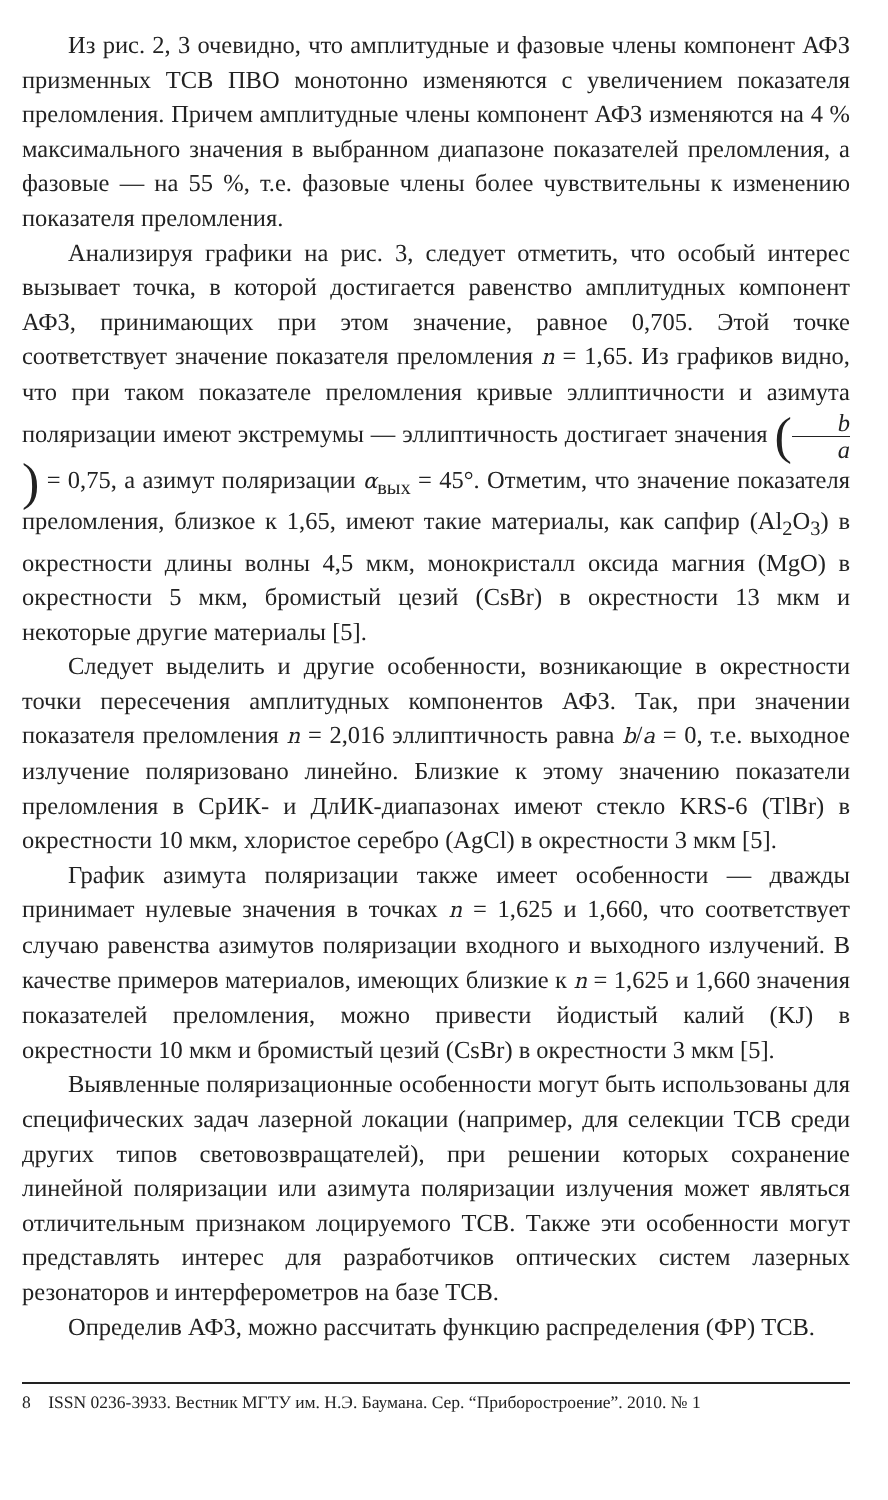Из рис. 2, 3 очевидно, что амплитудные и фазовые члены компонент АФЗ призменных ТСВ ПВО монотонно изменяются с увеличением показателя преломления. Причем амплитудные члены компонент АФЗ изменяются на 4 % максимального значения в выбранном диапазоне показателей преломления, а фазовые — на 55 %, т.е. фазовые члены более чувствительны к изменению показателя преломления.
Анализируя графики на рис. 3, следует отметить, что особый интерес вызывает точка, в которой достигается равенство амплитудных компонент АФЗ, принимающих при этом значение, равное 0,705. Этой точке соответствует значение показателя преломления n = 1,65. Из графиков видно, что при таком показателе преломления кривые эллиптичности и азимута поляризации имеют экстремумы — эллиптичность достигает значения (b a) = 0,75, а азимут поляризации α<sub>вых</sub> = 45°. Отметим, что значение показателя преломления, близкое к 1,65, имеют такие материалы, как сапфир (Al<sub>2</sub>O<sub>3</sub>) в окрестности длины волны 4,5 мкм, монокристалл оксида магния (MgO) в окрестности 5 мкм, бромистый цезий (CsBr) в окрестности 13 мкм и некоторые другие материалы [5].
Следует выделить и другие особенности, возникающие в окрестности точки пересечения амплитудных компонентов АФЗ. Так, при значении показателя преломления n = 2,016 эллиптичность равна b/a = 0, т.е. выходное излучение поляризовано линейно. Близкие к этому значению показатели преломления в СрИК- и ДлИК-диапазонах имеют стекло KRS-6 (TlBr) в окрестности 10 мкм, хлористое серебро (AgCl) в окрестности 3 мкм [5].
График азимута поляризации также имеет особенности — дважды принимает нулевые значения в точках n = 1,625 и 1,660, что соответствует случаю равенства азимутов поляризации входного и выходного излучений. В качестве примеров материалов, имеющих близкие к n = 1,625 и 1,660 значения показателей преломления, можно привести йодистый калий (KJ) в окрестности 10 мкм и бромистый цезий (CsBr) в окрестности 3 мкм [5].
Выявленные поляризационные особенности могут быть использованы для специфических задач лазерной локации (например, для селекции ТСВ среди других типов световозвращателей), при решении которых сохранение линейной поляризации или азимута поляризации излучения может являться отличительным признаком лоцируемого ТСВ. Также эти особенности могут представлять интерес для разработчиков оптических систем лазерных резонаторов и интерферометров на базе ТСВ.
Определив АФЗ, можно рассчитать функцию распределения (ФР) ТСВ.
8 ISSN 0236-3933. Вестник МГТУ им. Н.Э. Баумана. Сер. “Приборостроение”. 2010. № 1